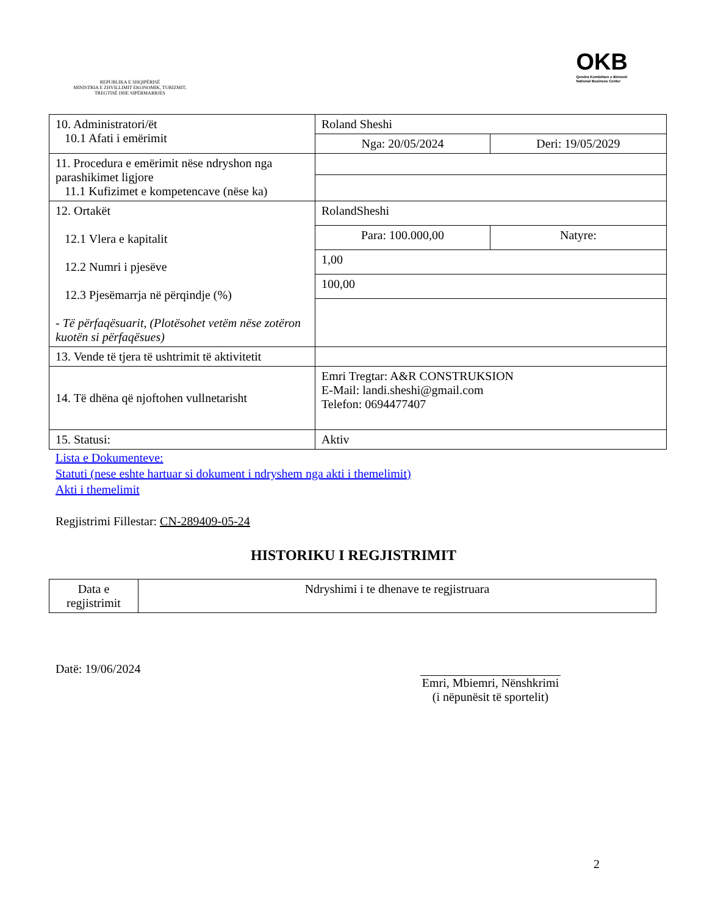REPUBLIKA E SHQIPËRISË
MINISTRIA E ZHVILLIMIT EKONOMIK, TURIZMIT, TREGTISË DHE SIPËRMARRJES
OKB
Qendra Kombëtare e Biznesit
National Business Center
| 10. Administratori/ët 10.1 Afati i emërimit | Roland Sheshi | |
| | Nga: 20/05/2024 | Deri: 19/05/2029 |
| 11. Procedura e emërimit nëse ndryshon nga parashikimet ligjore 11.1 Kufizimet e kompetencave (nëse ka) | | |
| 12. Ortakët 12.1 Vlera e kapitalit 12.2 Numri i pjesëve 12.3 Pjesëmarrja në përqindje (%) - Të përfaqësuarit, (Plotësohet vetëm nëse zotëron kuotën si përfaqësues) | RolandSheshi | |
| | Para: 100.000,00 | Natyre: |
| | 1,00 | |
| | 100,00 | |
| 13. Vende të tjera të ushtrimit të aktivitetit | | |
| 14. Të dhëna që njoftohen vullnetarisht | Emri Tregtar: A&R CONSTRUKSION E-Mail: landi.sheshi@gmail.com Telefon: 0694477407 | |
| 15. Statusi: | Aktiv | |
Lista e Dokumenteve:
Statuti (nese eshte hartuar si dokument i ndryshem nga akti i themelimit)
Akti i themelimit
Regjistrimi Fillestar: CN-289409-05-24
HISTORIKU I REGJISTRIMIT
| Data e regjistrimit | Ndryshimi i te dhenave te regjistruara |
Datë: 19/06/2024
Emri, Mbiemri, Nënshkrimi
(i nëpunësit të sportelit)
2